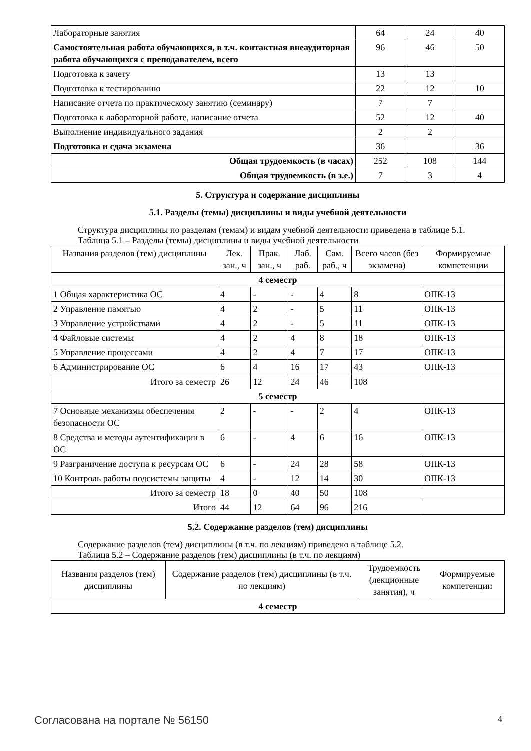| Лабораторные занятия | 64 | 24 | 40 |
| Самостоятельная работа обучающихся, в т.ч. контактная внеаудиторная работа обучающихся с преподавателем, всего | 96 | 46 | 50 |
| Подготовка к зачету | 13 | 13 | |
| Подготовка к тестированию | 22 | 12 | 10 |
| Написание отчета по практическому занятию (семинару) | 7 | 7 | |
| Подготовка к лабораторной работе, написание отчета | 52 | 12 | 40 |
| Выполнение индивидуального задания | 2 | 2 | |
| Подготовка и сдача экзамена | 36 | | 36 |
| Общая трудоемкость (в часах) | 252 | 108 | 144 |
| Общая трудоемкость (в з.е.) | 7 | 3 | 4 |
5. Структура и содержание дисциплины
5.1. Разделы (темы) дисциплины и виды учебной деятельности
Структура дисциплины по разделам (темам) и видам учебной деятельности приведена в таблице 5.1.
Таблица 5.1 – Разделы (темы) дисциплины и виды учебной деятельности
| Названия разделов (тем) дисциплины | Лек. зан., ч | Прак. зан., ч | Лаб. раб. | Сам. раб., ч | Всего часов (без экзамена) | Формируемые компетенции |
| --- | --- | --- | --- | --- | --- | --- |
| 4 семестр | | | | | | |
| 1 Общая характеристика ОС | 4 | - | - | 4 | 8 | ОПК-13 |
| 2 Управление памятью | 4 | 2 | - | 5 | 11 | ОПК-13 |
| 3 Управление устройствами | 4 | 2 | - | 5 | 11 | ОПК-13 |
| 4 Файловые системы | 4 | 2 | 4 | 8 | 18 | ОПК-13 |
| 5 Управление процессами | 4 | 2 | 4 | 7 | 17 | ОПК-13 |
| 6 Администрирование ОС | 6 | 4 | 16 | 17 | 43 | ОПК-13 |
| Итого за семестр | 26 | 12 | 24 | 46 | 108 | |
| 5 семестр | | | | | | |
| 7 Основные механизмы обеспечения безопасности ОС | 2 | - | - | 2 | 4 | ОПК-13 |
| 8 Средства и методы аутентификации в ОС | 6 | - | 4 | 6 | 16 | ОПК-13 |
| 9 Разграничение доступа к ресурсам ОС | 6 | - | 24 | 28 | 58 | ОПК-13 |
| 10 Контроль работы подсистемы защиты | 4 | - | 12 | 14 | 30 | ОПК-13 |
| Итого за семестр | 18 | 0 | 40 | 50 | 108 | |
| Итого | 44 | 12 | 64 | 96 | 216 | |
5.2. Содержание разделов (тем) дисциплины
Содержание разделов (тем) дисциплины (в т.ч. по лекциям) приведено в таблице 5.2.
Таблица 5.2 – Содержание разделов (тем) дисциплины (в т.ч. по лекциям)
| Названия разделов (тем) дисциплины | Содержание разделов (тем) дисциплины (в т.ч. по лекциям) | Трудоемкость (лекционные занятия), ч | Формируемые компетенции |
| --- | --- | --- | --- |
| 4 семестр | | | |
Согласована на портале № 56150 4